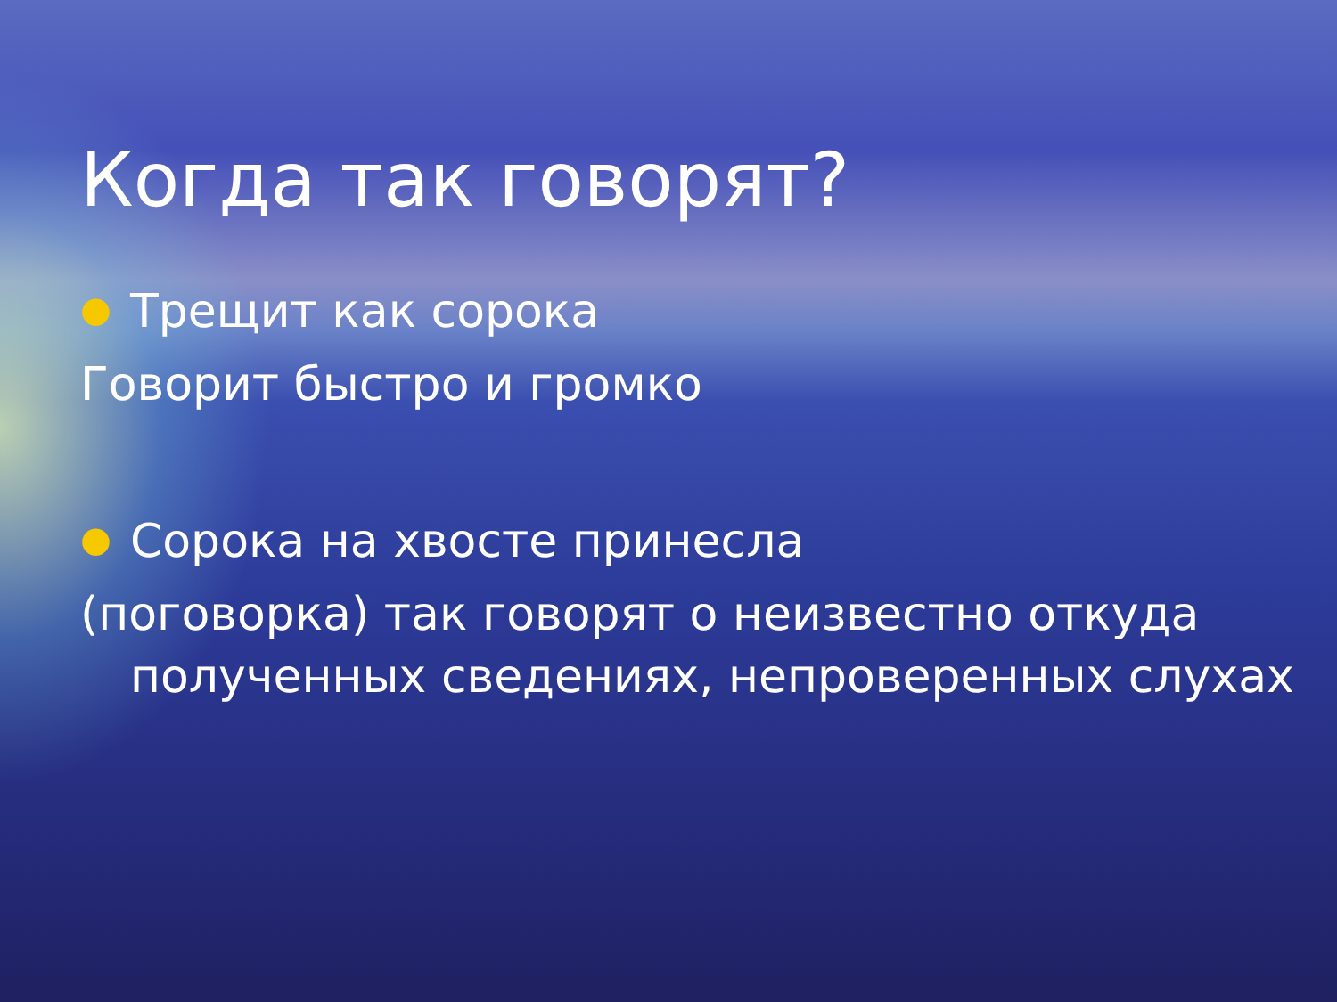Когда так говорят?
● Трещит как сорока
Говорит быстро и громко
● Сорока на хвосте принесла
(поговорка) так говорят о неизвестно откуда полученных сведениях, непроверенных слухах